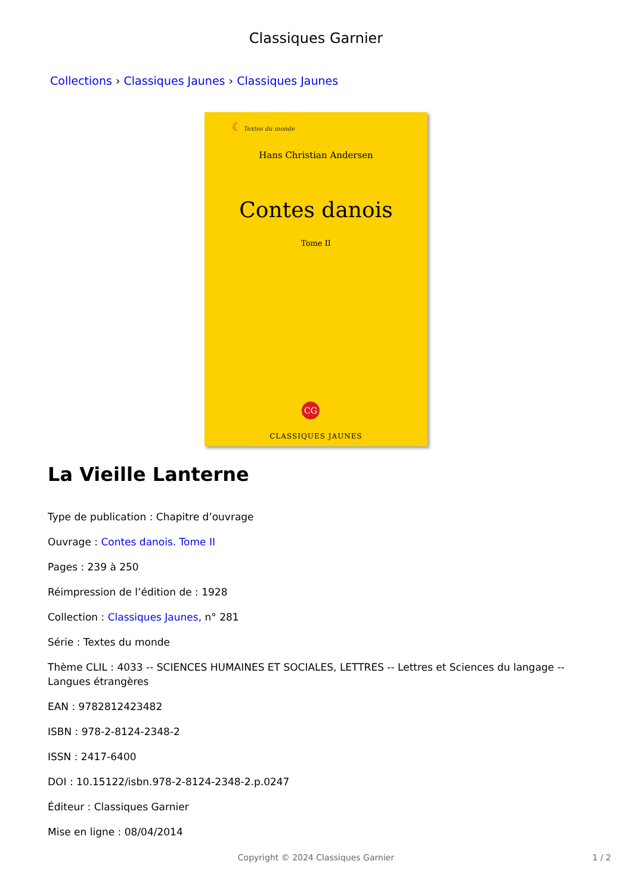Classiques Garnier
Collections › Classiques Jaunes › Classiques Jaunes
☾ Textes du monde
Hans Christian Andersen
Contes danois
Tome II
CG
CLASSIQUES JAUNES
La Vieille Lanterne
Type de publication : Chapitre d’ouvrage
Ouvrage : Contes danois. Tome II
Pages : 239 à 250
Réimpression de l’édition de : 1928
Collection : Classiques Jaunes, n° 281
Série : Textes du monde
Thème CLIL : 4033 -- SCIENCES HUMAINES ET SOCIALES, LETTRES -- Lettres et Sciences du langage -- Langues étrangères
EAN : 9782812423482
ISBN : 978-2-8124-2348-2
ISSN : 2417-6400
DOI : 10.15122/isbn.978-2-8124-2348-2.p.0247
Éditeur : Classiques Garnier
Mise en ligne : 08/04/2014
Copyright © 2024 Classiques Garnier 1 / 2